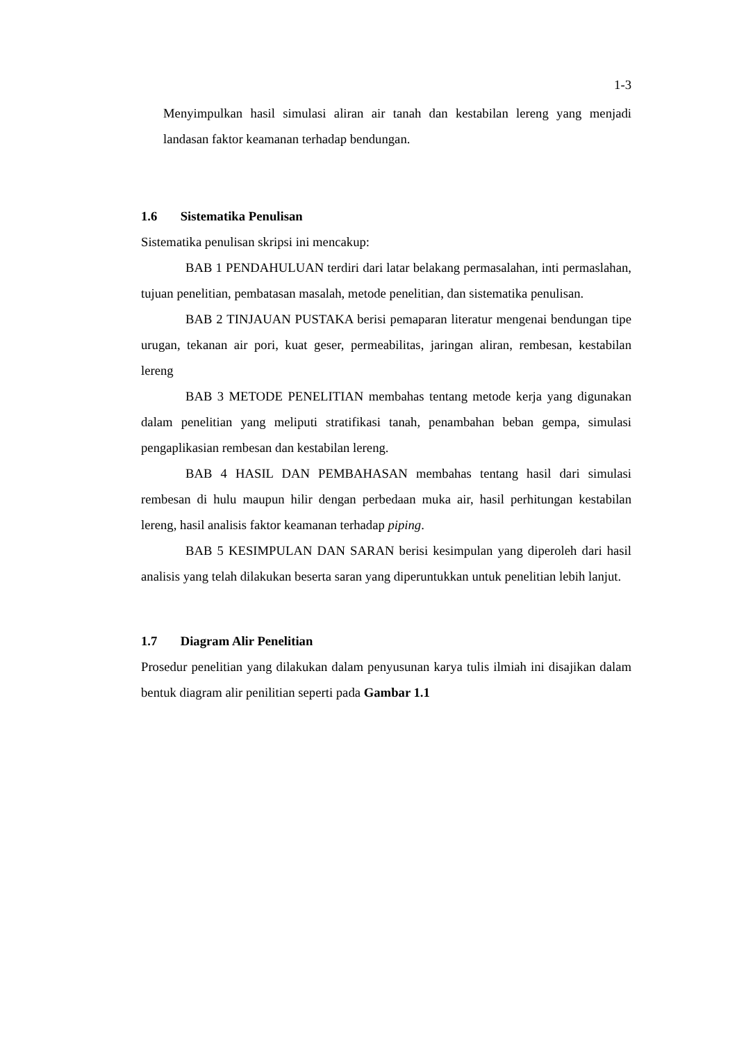1-3
Menyimpulkan hasil simulasi aliran air tanah dan kestabilan lereng yang menjadi landasan faktor keamanan terhadap bendungan.
1.6 Sistematika Penulisan
Sistematika penulisan skripsi ini mencakup:
BAB 1 PENDAHULUAN terdiri dari latar belakang permasalahan, inti permaslahan, tujuan penelitian, pembatasan masalah, metode penelitian, dan sistematika penulisan.
BAB 2 TINJAUAN PUSTAKA berisi pemaparan literatur mengenai bendungan tipe urugan, tekanan air pori, kuat geser, permeabilitas, jaringan aliran, rembesan, kestabilan lereng
BAB 3 METODE PENELITIAN membahas tentang metode kerja yang digunakan dalam penelitian yang meliputi stratifikasi tanah, penambahan beban gempa, simulasi pengaplikasian rembesan dan kestabilan lereng.
BAB 4 HASIL DAN PEMBAHASAN membahas tentang hasil dari simulasi rembesan di hulu maupun hilir dengan perbedaan muka air, hasil perhitungan kestabilan lereng, hasil analisis faktor keamanan terhadap piping.
BAB 5 KESIMPULAN DAN SARAN berisi kesimpulan yang diperoleh dari hasil analisis yang telah dilakukan beserta saran yang diperuntukkan untuk penelitian lebih lanjut.
1.7 Diagram Alir Penelitian
Prosedur penelitian yang dilakukan dalam penyusunan karya tulis ilmiah ini disajikan dalam bentuk diagram alir penilitian seperti pada Gambar 1.1